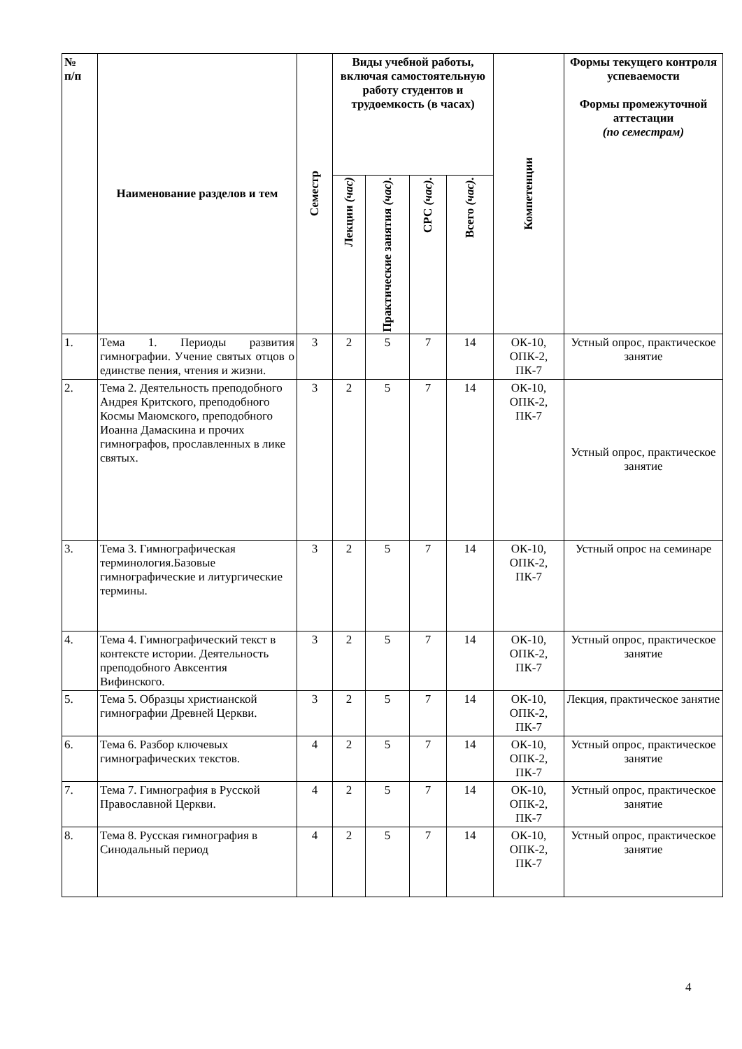| № п/п | Наименование разделов и тем | Семестр | Виды учебной работы, включая самостоятельную работу студентов и трудоемкость (в часах) | | | | Компетенции | Формы текущего контроля успеваемости Формы промежуточной аттестации (по семестрам) |
| --- | --- | --- | --- | --- | --- | --- | --- | --- |
| | | | Лекции (час) | Практические занятия (час). | СРС (час). | Всего (час). | | |
| 1. | Тема 1. Периоды развития гимнографии. Учение святых отцов о единстве пения, чтения и жизни. | 3 | 2 | 5 | 7 | 14 | ОК-10, ОПК-2, ПК-7 | Устный опрос, практическое занятие |
| 2. | Тема 2. Деятельность преподобного Андрея Критского, преподобного Космы Маюмского, преподобного Иоанна Дамаскина и прочих гимнографов, прославленных в лике святых. | 3 | 2 | 5 | 7 | 14 | ОК-10, ОПК-2, ПК-7 | Устный опрос, практическое занятие |
| 3. | Тема 3. Гимнографическая терминология.Базовые гимнографические и литургические термины. | 3 | 2 | 5 | 7 | 14 | ОК-10, ОПК-2, ПК-7 | Устный опрос на семинаре |
| 4. | Тема 4. Гимнографический текст в контексте истории. Деятельность преподобного Авксентия Вифинского. | 3 | 2 | 5 | 7 | 14 | ОК-10, ОПК-2, ПК-7 | Устный опрос, практическое занятие |
| 5. | Тема 5. Образцы христианской гимнографии Древней Церкви. | 3 | 2 | 5 | 7 | 14 | ОК-10, ОПК-2, ПК-7 | Лекция, практическое занятие |
| 6. | Тема 6. Разбор ключевых гимнографических текстов. | 4 | 2 | 5 | 7 | 14 | ОК-10, ОПК-2, ПК-7 | Устный опрос, практическое занятие |
| 7. | Тема 7. Гимнография в Русской Православной Церкви. | 4 | 2 | 5 | 7 | 14 | ОК-10, ОПК-2, ПК-7 | Устный опрос, практическое занятие |
| 8. | Тема 8. Русская гимнография в Синодальный период | 4 | 2 | 5 | 7 | 14 | ОК-10, ОПК-2, ПК-7 | Устный опрос, практическое занятие |
4